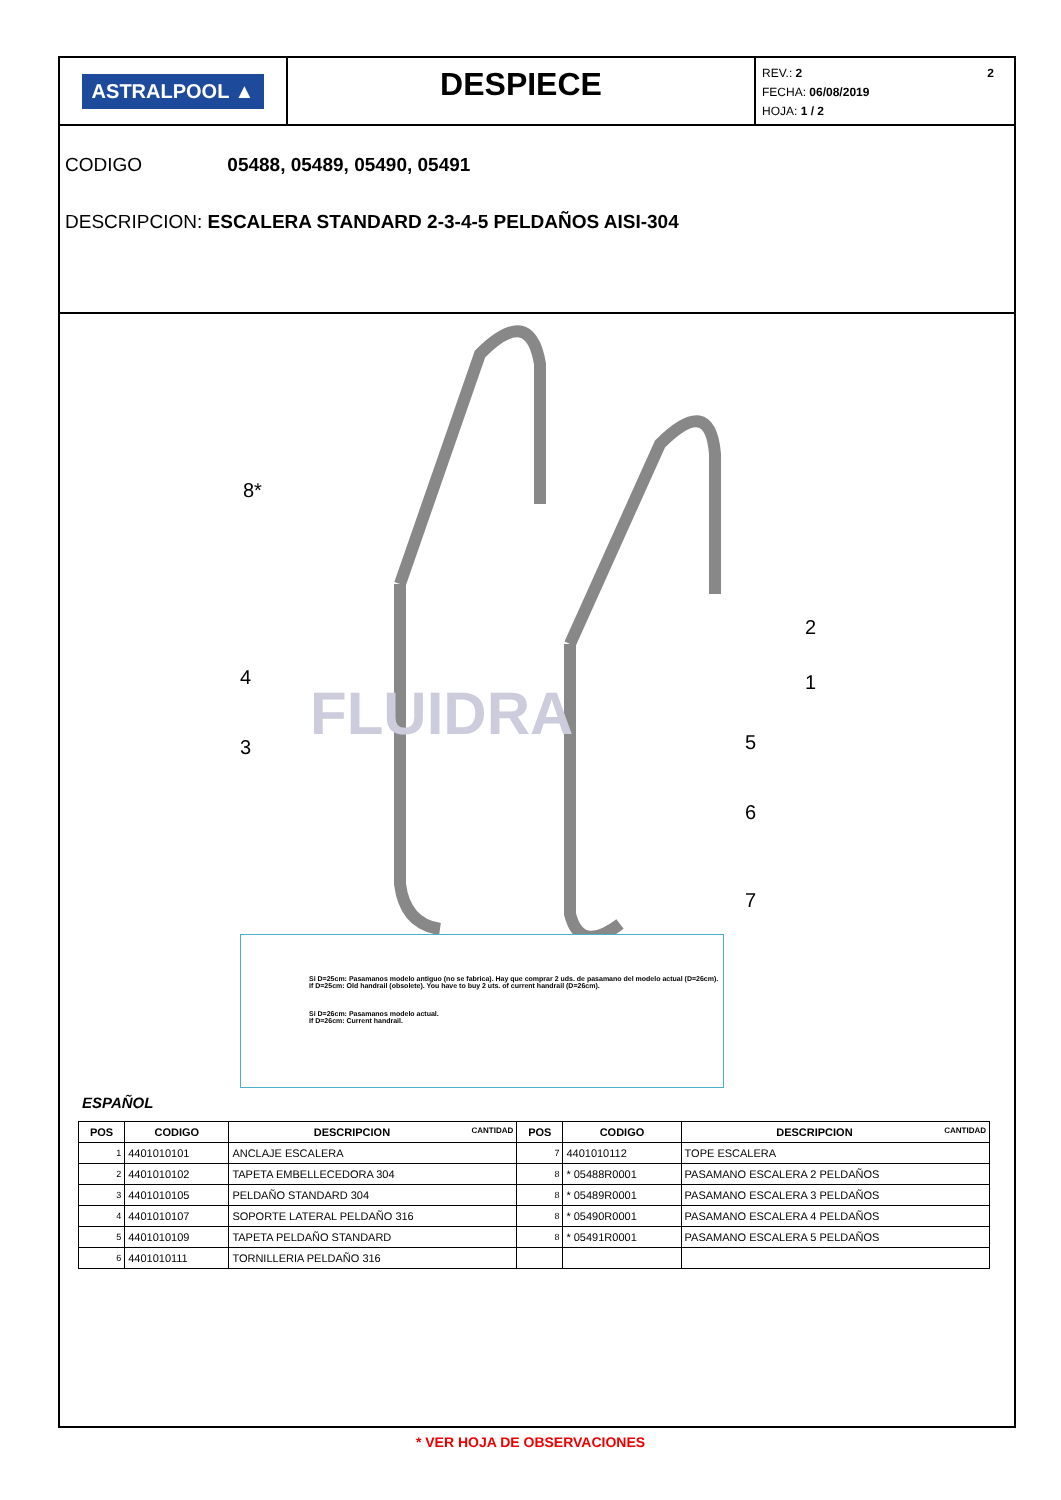ASTRALPOOL ▲
DESPIECE
REV.: 2 2
FECHA: 06/08/2019
HOJA: 1 / 2
CODIGO 05488, 05489, 05490, 05491
DESCRIPCION: ESCALERA STANDARD 2-3-4-5 PELDAÑOS AISI-304
8*
2
1
4
3
5
6
7
FLUIDRA
Si D=25cm: Pasamanos modelo antiguo (no se fabrica). Hay que comprar 2 uds. de pasamano del modelo actual (D=26cm).
If D=25cm: Old handrail (obsolete). You have to buy 2 uts. of current handrail (D=26cm).
Si D=26cm: Pasamanos modelo actual.
If D=26cm: Current handrail.
ESPAÑOL
| POS | CODIGO | DESCRIPCION CANTIDAD | POS | CODIGO | DESCRIPCION CANTIDAD |
| --- | --- | --- | --- | --- | --- |
| 1 | 4401010101 | ANCLAJE ESCALERA | 7 | 4401010112 | TOPE ESCALERA |
| 2 | 4401010102 | TAPETA EMBELLECEDORA 304 | 8 | * 05488R0001 | PASAMANO ESCALERA 2 PELDAÑOS |
| 3 | 4401010105 | PELDAÑO STANDARD 304 | 8 | * 05489R0001 | PASAMANO ESCALERA 3 PELDAÑOS |
| 4 | 4401010107 | SOPORTE LATERAL PELDAÑO 316 | 8 | * 05490R0001 | PASAMANO ESCALERA 4 PELDAÑOS |
| 5 | 4401010109 | TAPETA PELDAÑO STANDARD | 8 | * 05491R0001 | PASAMANO ESCALERA 5 PELDAÑOS |
| 6 | 4401010111 | TORNILLERIA PELDAÑO 316 | | | |
* VER HOJA DE OBSERVACIONES